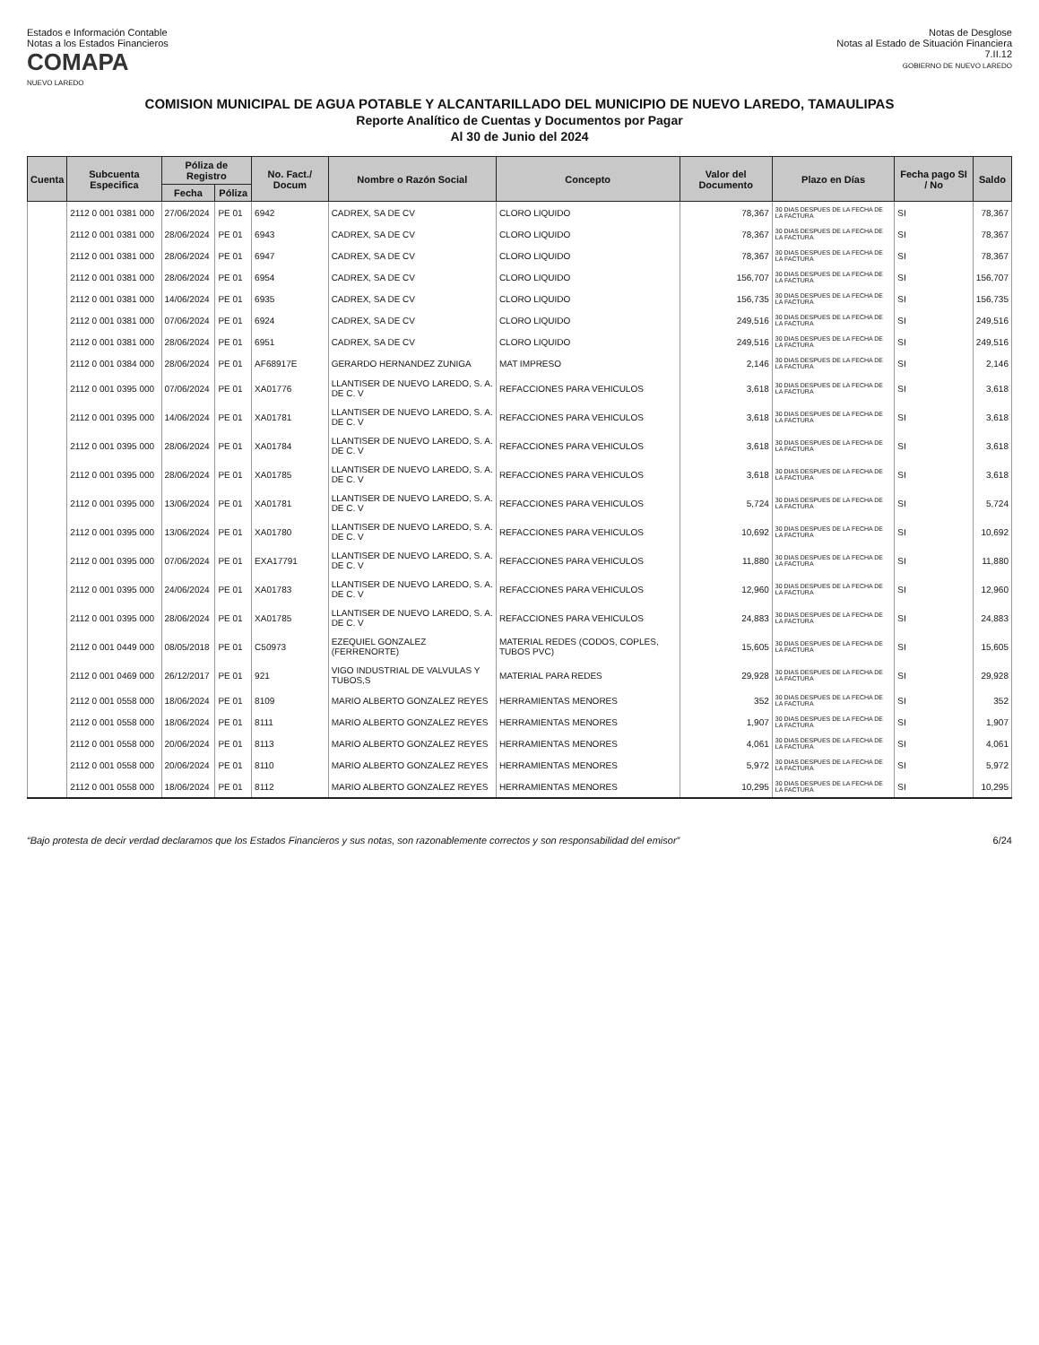Estados e Información Contable
Notas a los Estados Financieros
COMAPA
NUEVO LAREDO
Notas de Desglose
Notas al Estado de Situación Financiera
7.II.12
GOBIERNO DE NUEVO LAREDO
COMISION MUNICIPAL DE AGUA POTABLE Y ALCANTARILLADO DEL MUNICIPIO DE NUEVO LAREDO, TAMAULIPAS
Reporte Analítico de Cuentas y Documentos por Pagar
Al 30 de Junio del 2024
| Cuenta | Subcuenta Especifica | Póliza de Registro | | No. Fact./ Docum | Nombre o Razón Social | Concepto | Valor del Documento | Plazo en Días | Fecha pago SI / No | Saldo |
| --- | --- | --- | --- | --- | --- | --- | --- | --- | --- | --- |
| | | Fecha | Póliza | | | | | | | |
| | 2112 0 001 0381 000 | 27/06/2024 | PE 01 | 6942 | CADREX, SA DE CV | CLORO LIQUIDO | 78,367 | 30 DIAS DESPUES DE LA FECHA DE LA FACTURA | SI | 78,367 |
| | 2112 0 001 0381 000 | 28/06/2024 | PE 01 | 6943 | CADREX, SA DE CV | CLORO LIQUIDO | 78,367 | 30 DIAS DESPUES DE LA FECHA DE LA FACTURA | SI | 78,367 |
| | 2112 0 001 0381 000 | 28/06/2024 | PE 01 | 6947 | CADREX, SA DE CV | CLORO LIQUIDO | 78,367 | 30 DIAS DESPUES DE LA FECHA DE LA FACTURA | SI | 78,367 |
| | 2112 0 001 0381 000 | 28/06/2024 | PE 01 | 6954 | CADREX, SA DE CV | CLORO LIQUIDO | 156,707 | 30 DIAS DESPUES DE LA FECHA DE LA FACTURA | SI | 156,707 |
| | 2112 0 001 0381 000 | 14/06/2024 | PE 01 | 6935 | CADREX, SA DE CV | CLORO LIQUIDO | 156,735 | 30 DIAS DESPUES DE LA FECHA DE LA FACTURA | SI | 156,735 |
| | 2112 0 001 0381 000 | 07/06/2024 | PE 01 | 6924 | CADREX, SA DE CV | CLORO LIQUIDO | 249,516 | 30 DIAS DESPUES DE LA FECHA DE LA FACTURA | SI | 249,516 |
| | 2112 0 001 0381 000 | 28/06/2024 | PE 01 | 6951 | CADREX, SA DE CV | CLORO LIQUIDO | 249,516 | 30 DIAS DESPUES DE LA FECHA DE LA FACTURA | SI | 249,516 |
| | 2112 0 001 0384 000 | 28/06/2024 | PE 01 | AF68917E | GERARDO HERNANDEZ ZUNIGA | MAT IMPRESO | 2,146 | 30 DIAS DESPUES DE LA FECHA DE LA FACTURA | SI | 2,146 |
| | 2112 0 001 0395 000 | 07/06/2024 | PE 01 | XA01776 | LLANTISER DE NUEVO LAREDO, S. A. DE C. V | REFACCIONES PARA VEHICULOS | 3,618 | 30 DIAS DESPUES DE LA FECHA DE LA FACTURA | SI | 3,618 |
| | 2112 0 001 0395 000 | 14/06/2024 | PE 01 | XA01781 | LLANTISER DE NUEVO LAREDO, S. A. DE C. V | REFACCIONES PARA VEHICULOS | 3,618 | 30 DIAS DESPUES DE LA FECHA DE LA FACTURA | SI | 3,618 |
| | 2112 0 001 0395 000 | 28/06/2024 | PE 01 | XA01784 | LLANTISER DE NUEVO LAREDO, S. A. DE C. V | REFACCIONES PARA VEHICULOS | 3,618 | 30 DIAS DESPUES DE LA FECHA DE LA FACTURA | SI | 3,618 |
| | 2112 0 001 0395 000 | 28/06/2024 | PE 01 | XA01785 | LLANTISER DE NUEVO LAREDO, S. A. DE C. V | REFACCIONES PARA VEHICULOS | 3,618 | 30 DIAS DESPUES DE LA FECHA DE LA FACTURA | SI | 3,618 |
| | 2112 0 001 0395 000 | 13/06/2024 | PE 01 | XA01781 | LLANTISER DE NUEVO LAREDO, S. A. DE C. V | REFACCIONES PARA VEHICULOS | 5,724 | 30 DIAS DESPUES DE LA FECHA DE LA FACTURA | SI | 5,724 |
| | 2112 0 001 0395 000 | 13/06/2024 | PE 01 | XA01780 | LLANTISER DE NUEVO LAREDO, S. A. DE C. V | REFACCIONES PARA VEHICULOS | 10,692 | 30 DIAS DESPUES DE LA FECHA DE LA FACTURA | SI | 10,692 |
| | 2112 0 001 0395 000 | 07/06/2024 | PE 01 | EXA17791 | LLANTISER DE NUEVO LAREDO, S. A. DE C. V | REFACCIONES PARA VEHICULOS | 11,880 | 30 DIAS DESPUES DE LA FECHA DE LA FACTURA | SI | 11,880 |
| | 2112 0 001 0395 000 | 24/06/2024 | PE 01 | XA01783 | LLANTISER DE NUEVO LAREDO, S. A. DE C. V | REFACCIONES PARA VEHICULOS | 12,960 | 30 DIAS DESPUES DE LA FECHA DE LA FACTURA | SI | 12,960 |
| | 2112 0 001 0395 000 | 28/06/2024 | PE 01 | XA01785 | LLANTISER DE NUEVO LAREDO, S. A. DE C. V | REFACCIONES PARA VEHICULOS | 24,883 | 30 DIAS DESPUES DE LA FECHA DE LA FACTURA | SI | 24,883 |
| | 2112 0 001 0449 000 | 08/05/2018 | PE 01 | C50973 | EZEQUIEL GONZALEZ (FERRENORTE) | MATERIAL REDES (CODOS, COPLES, TUBOS PVC) | 15,605 | 30 DIAS DESPUES DE LA FECHA DE LA FACTURA | SI | 15,605 |
| | 2112 0 001 0469 000 | 26/12/2017 | PE 01 | 921 | VIGO INDUSTRIAL DE VALVULAS Y TUBOS,S | MATERIAL PARA REDES | 29,928 | 30 DIAS DESPUES DE LA FECHA DE LA FACTURA | SI | 29,928 |
| | 2112 0 001 0558 000 | 18/06/2024 | PE 01 | 8109 | MARIO ALBERTO GONZALEZ REYES | HERRAMIENTAS MENORES | 352 | 30 DIAS DESPUES DE LA FECHA DE LA FACTURA | SI | 352 |
| | 2112 0 001 0558 000 | 18/06/2024 | PE 01 | 8111 | MARIO ALBERTO GONZALEZ REYES | HERRAMIENTAS MENORES | 1,907 | 30 DIAS DESPUES DE LA FECHA DE LA FACTURA | SI | 1,907 |
| | 2112 0 001 0558 000 | 20/06/2024 | PE 01 | 8113 | MARIO ALBERTO GONZALEZ REYES | HERRAMIENTAS MENORES | 4,061 | 30 DIAS DESPUES DE LA FECHA DE LA FACTURA | SI | 4,061 |
| | 2112 0 001 0558 000 | 20/06/2024 | PE 01 | 8110 | MARIO ALBERTO GONZALEZ REYES | HERRAMIENTAS MENORES | 5,972 | 30 DIAS DESPUES DE LA FECHA DE LA FACTURA | SI | 5,972 |
| | 2112 0 001 0558 000 | 18/06/2024 | PE 01 | 8112 | MARIO ALBERTO GONZALEZ REYES | HERRAMIENTAS MENORES | 10,295 | 30 DIAS DESPUES DE LA FECHA DE LA FACTURA | SI | 10,295 |
“Bajo protesta de decir verdad declaramos que los Estados Financieros y sus notas, son razonablemente correctos y son responsabilidad del emisor” 6/24